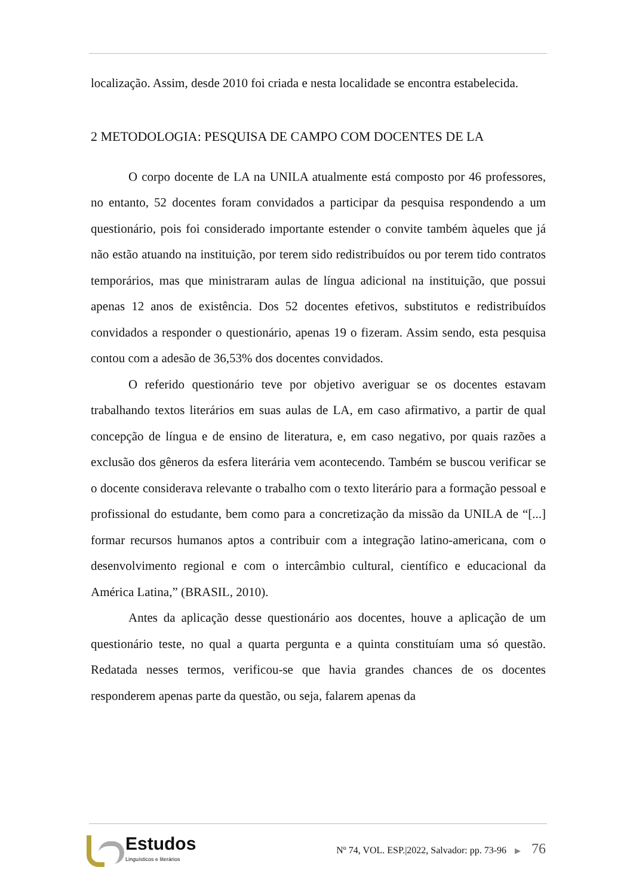localização. Assim, desde 2010 foi criada e nesta localidade se encontra estabelecida.
2 METODOLOGIA: PESQUISA DE CAMPO COM DOCENTES DE LA
O corpo docente de LA na UNILA atualmente está composto por 46 professores, no entanto, 52 docentes foram convidados a participar da pesquisa respondendo a um questionário, pois foi considerado importante estender o convite também àqueles que já não estão atuando na instituição, por terem sido redistribuídos ou por terem tido contratos temporários, mas que ministraram aulas de língua adicional na instituição, que possui apenas 12 anos de existência. Dos 52 docentes efetivos, substitutos e redistribuídos convidados a responder o questionário, apenas 19 o fizeram. Assim sendo, esta pesquisa contou com a adesão de 36,53% dos docentes convidados.
O referido questionário teve por objetivo averiguar se os docentes estavam trabalhando textos literários em suas aulas de LA, em caso afirmativo, a partir de qual concepção de língua e de ensino de literatura, e, em caso negativo, por quais razões a exclusão dos gêneros da esfera literária vem acontecendo. Também se buscou verificar se o docente considerava relevante o trabalho com o texto literário para a formação pessoal e profissional do estudante, bem como para a concretização da missão da UNILA de “[...] formar recursos humanos aptos a contribuir com a integração latino-americana, com o desenvolvimento regional e com o intercâmbio cultural, científico e educacional da América Latina,” (BRASIL, 2010).
Antes da aplicação desse questionário aos docentes, houve a aplicação de um questionário teste, no qual a quarta pergunta e a quinta constituíam uma só questão. Redatada nesses termos, verificou-se que havia grandes chances de os docentes responderem apenas parte da questão, ou seja, falarem apenas da
Estudos
Linguísticos e literários
Nº 74, VOL. ESP.|2022, Salvador: pp. 73-96 ▶ 76